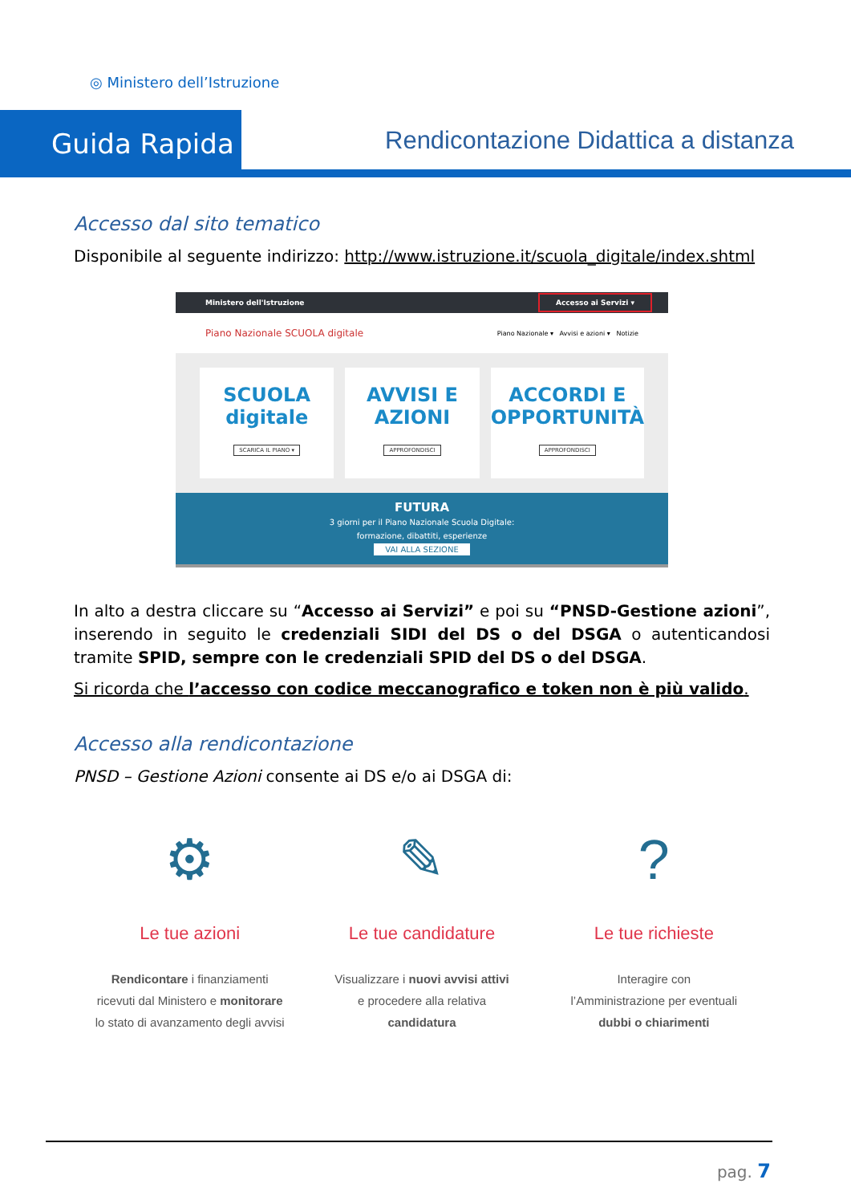◎ Ministero dell’Istruzione
Guida Rapida
Rendicontazione Didattica a distanza
Accesso dal sito tematico
Disponibile al seguente indirizzo: http://www.istruzione.it/scuola_digitale/index.shtml
Ministero dell'Istruzione Accesso ai Servizi ▾
Piano Nazionale SCUOLA digitale Piano Nazionale ▾ Avvisi e azioni ▾ Notizie
SCUOLA digitale
SCARICA IL PIANO ▾
AVVISI E AZIONI
APPROFONDISCI
ACCORDI E OPPORTUNITÀ
APPROFONDISCI
FUTURA
3 giorni per il Piano Nazionale Scuola Digitale:
formazione, dibattiti, esperienze
VAI ALLA SEZIONE
In alto a destra cliccare su “Accesso ai Servizi” e poi su “PNSD-Gestione azioni”, inserendo in seguito le credenziali SIDI del DS o del DSGA o autenticandosi tramite SPID, sempre con le credenziali SPID del DS o del DSGA.
Si ricorda che l’accesso con codice meccanografico e token non è più valido.
Accesso alla rendicontazione
PNSD – Gestione Azioni consente ai DS e/o ai DSGA di:
⚙
Le tue azioni
Rendicontare i finanziamenti
ricevuti dal Ministero e monitorare
lo stato di avanzamento degli avvisi
✎
Le tue candidature
Visualizzare i nuovi avvisi attivi
e procedere alla relativa
candidatura
?
Le tue richieste
Interagire con
l’Amministrazione per eventuali
dubbi o chiarimenti
pag. 7